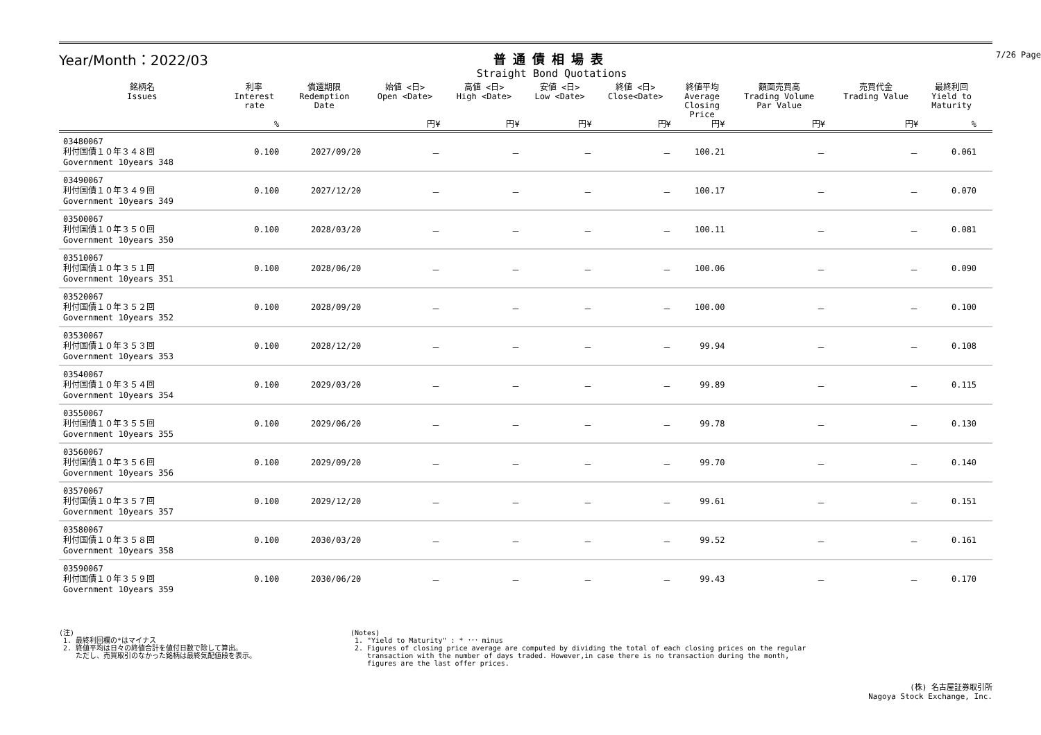Year/Month：2022/03 普通債相場表
Straight Bond Quotations
7/26 Page
| 銘柄名 Issues | 利率 Interest rate | 償還期限 Redemption Date | 始値 <日> Open <Date> | 高値 <日> High <Date> | 安値 <日> Low <Date> | 終値 <日> Close<Date> | 終値平均 Average Closing Price | 額面売買高 Trading Volume Par Value | 売買代金 Trading Value | 最終利回 Yield to Maturity | |
| --- | --- | --- | --- | --- | --- | --- | --- | --- | --- | --- | --- |
| | % | | 円¥ | 円¥ | 円¥ | 円¥ | 円¥ | 円¥ | 円¥ | % | |
| 03480067 利付国債１０年３４８回 Government 10years 348 | 0.100 | 2027/09/20 | － | － | － | － | 100.21 | － | － | 0.061 | |
| 03490067 利付国債１０年３４９回 Government 10years 349 | 0.100 | 2027/12/20 | － | － | － | － | 100.17 | － | － | 0.070 | |
| 03500067 利付国債１０年３５０回 Government 10years 350 | 0.100 | 2028/03/20 | － | － | － | － | 100.11 | － | － | 0.081 | |
| 03510067 利付国債１０年３５１回 Government 10years 351 | 0.100 | 2028/06/20 | － | － | － | － | 100.06 | － | － | 0.090 | |
| 03520067 利付国債１０年３５２回 Government 10years 352 | 0.100 | 2028/09/20 | － | － | － | － | 100.00 | － | － | 0.100 | |
| 03530067 利付国債１０年３５３回 Government 10years 353 | 0.100 | 2028/12/20 | － | － | － | － | 99.94 | － | － | 0.108 | |
| 03540067 利付国債１０年３５４回 Government 10years 354 | 0.100 | 2029/03/20 | － | － | － | － | 99.89 | － | － | 0.115 | |
| 03550067 利付国債１０年３５５回 Government 10years 355 | 0.100 | 2029/06/20 | － | － | － | － | 99.78 | － | － | 0.130 | |
| 03560067 利付国債１０年３５６回 Government 10years 356 | 0.100 | 2029/09/20 | － | － | － | － | 99.70 | － | － | 0.140 | |
| 03570067 利付国債１０年３５７回 Government 10years 357 | 0.100 | 2029/12/20 | － | － | － | － | 99.61 | － | － | 0.151 | |
| 03580067 利付国債１０年３５８回 Government 10years 358 | 0.100 | 2030/03/20 | － | － | － | － | 99.52 | － | － | 0.161 | |
| 03590067 利付国債１０年３５９回 Government 10years 359 | 0.100 | 2030/06/20 | － | － | － | － | 99.43 | － | － | 0.170 | |
(注)
1. 最終利回欄の*はマイナス
2. 終値平均は日々の終値合計を値付日数で除して算出。
ただし、売買取引のなかった銘柄は最終気配値段を表示。
(Notes)
1. "Yield to Maturity" : * ･･･ minus
2. Figures of closing price average are computed by dividing the total of each closing prices on the regular
transaction with the number of days traded. However,in case there is no transaction during the month,
figures are the last offer prices.
(株) 名古屋証券取引所
Nagoya Stock Exchange, Inc.